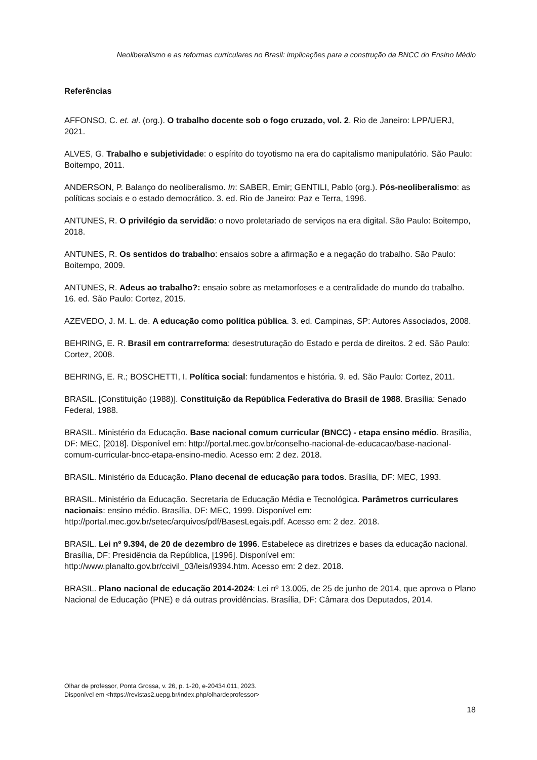Neoliberalismo e as reformas curriculares no Brasil: implicações para a construção da BNCC do Ensino Médio
Referências
AFFONSO, C. et. al. (org.). O trabalho docente sob o fogo cruzado, vol. 2. Rio de Janeiro: LPP/UERJ, 2021.
ALVES, G. Trabalho e subjetividade: o espírito do toyotismo na era do capitalismo manipulatório. São Paulo: Boitempo, 2011.
ANDERSON, P. Balanço do neoliberalismo. In: SABER, Emir; GENTILI, Pablo (org.). Pós-neoliberalismo: as políticas sociais e o estado democrático. 3. ed. Rio de Janeiro: Paz e Terra, 1996.
ANTUNES, R. O privilégio da servidão: o novo proletariado de serviços na era digital. São Paulo: Boitempo, 2018.
ANTUNES, R. Os sentidos do trabalho: ensaios sobre a afirmação e a negação do trabalho. São Paulo: Boitempo, 2009.
ANTUNES, R. Adeus ao trabalho?: ensaio sobre as metamorfoses e a centralidade do mundo do trabalho. 16. ed. São Paulo: Cortez, 2015.
AZEVEDO, J. M. L. de. A educação como política pública. 3. ed. Campinas, SP: Autores Associados, 2008.
BEHRING, E. R. Brasil em contrarreforma: desestruturação do Estado e perda de direitos. 2 ed. São Paulo: Cortez, 2008.
BEHRING, E. R.; BOSCHETTI, I. Política social: fundamentos e história. 9. ed. São Paulo: Cortez, 2011.
BRASIL. [Constituição (1988)]. Constituição da República Federativa do Brasil de 1988. Brasília: Senado Federal, 1988.
BRASIL. Ministério da Educação. Base nacional comum curricular (BNCC) - etapa ensino médio. Brasília, DF: MEC, [2018]. Disponível em: http://portal.mec.gov.br/conselho-nacional-de-educacao/base-nacional-comum-curricular-bncc-etapa-ensino-medio. Acesso em: 2 dez. 2018.
BRASIL. Ministério da Educação. Plano decenal de educação para todos. Brasília, DF: MEC, 1993.
BRASIL. Ministério da Educação. Secretaria de Educação Média e Tecnológica. Parâmetros curriculares nacionais: ensino médio. Brasília, DF: MEC, 1999. Disponível em: http://portal.mec.gov.br/setec/arquivos/pdf/BasesLegais.pdf. Acesso em: 2 dez. 2018.
BRASIL. Lei nº 9.394, de 20 de dezembro de 1996. Estabelece as diretrizes e bases da educação nacional. Brasília, DF: Presidência da República, [1996]. Disponível em: http://www.planalto.gov.br/ccivil_03/leis/l9394.htm. Acesso em: 2 dez. 2018.
BRASIL. Plano nacional de educação 2014-2024: Lei nº 13.005, de 25 de junho de 2014, que aprova o Plano Nacional de Educação (PNE) e dá outras providências. Brasília, DF: Câmara dos Deputados, 2014.
Olhar de professor, Ponta Grossa, v. 26, p. 1-20, e-20434.011, 2023.
Disponível em <https://revistas2.uepg.br/index.php/olhardeprofessor>
18